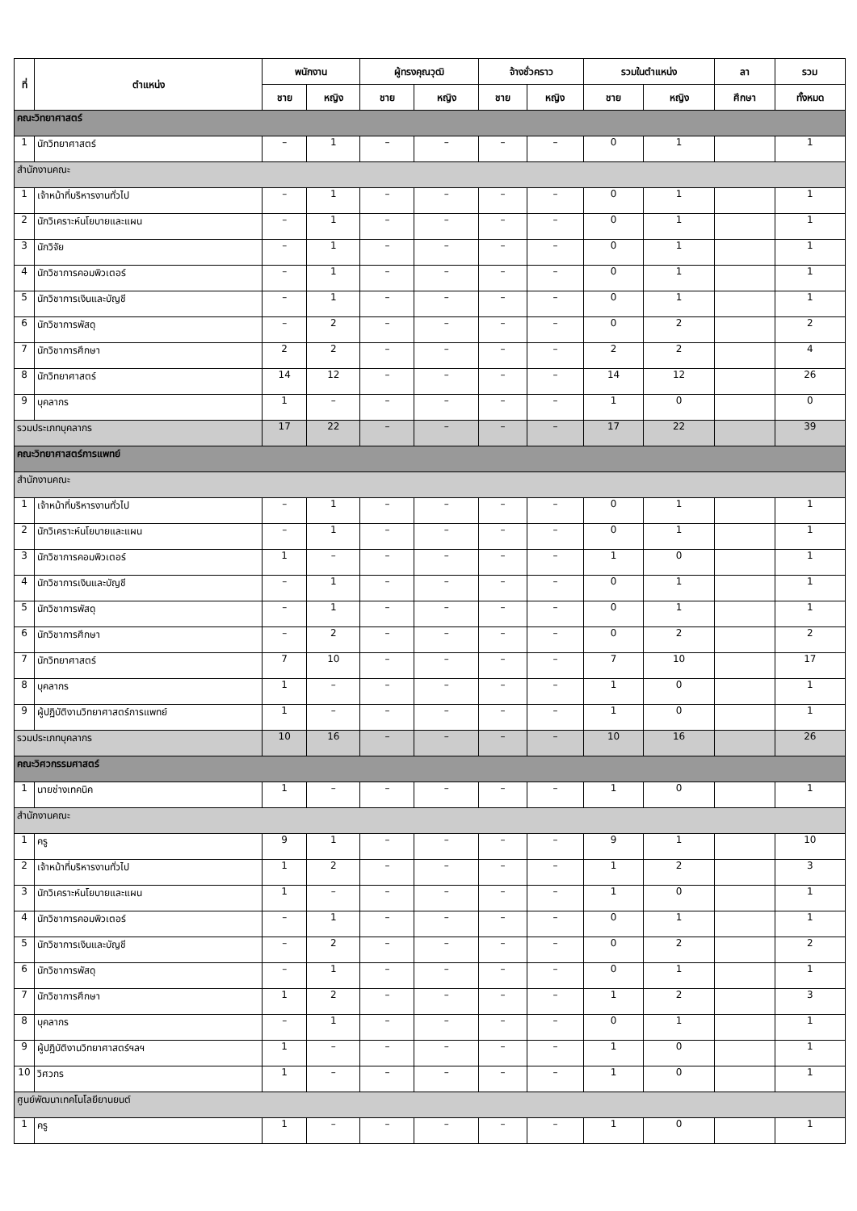| ที่ | ตำแหน่ง | พนักงาน | | ผู้ทรงคุณวุฒิ | | จ้างชั่วคราว | | รวมในตำแหน่ง | | ลา | รวม |
| --- | --- | --- | --- | --- | --- | --- | --- | --- | --- | --- | --- |
| | | ชาย | หญิง | ชาย | หญิง | ชาย | หญิง | ชาย | หญิง | ศึกษา | ทั้งหมด |
| คณะวิทยาศาสตร์ | | | | | | | | | | | |
| 1 | นักวิทยาศาสตร์ | – | 1 | – | – | – | – | 0 | 1 | | 1 |
| สำนักงานคณะ | | | | | | | | | | | |
| 1 | เจ้าหน้าที่บริหารงานทั่วไป | – | 1 | – | – | – | – | 0 | 1 | | 1 |
| 2 | นักวิเคราะห์นโยบายและแผน | – | 1 | – | – | – | – | 0 | 1 | | 1 |
| 3 | นักวิจัย | – | 1 | – | – | – | – | 0 | 1 | | 1 |
| 4 | นักวิชาการคอมพิวเตอร์ | – | 1 | – | – | – | – | 0 | 1 | | 1 |
| 5 | นักวิชาการเงินและบัญชี | – | 1 | – | – | – | – | 0 | 1 | | 1 |
| 6 | นักวิชาการพัสดุ | – | 2 | – | – | – | – | 0 | 2 | | 2 |
| 7 | นักวิชาการศึกษา | 2 | 2 | – | – | – | – | 2 | 2 | | 4 |
| 8 | นักวิทยาศาสตร์ | 14 | 12 | – | – | – | – | 14 | 12 | | 26 |
| 9 | บุคลากร | 1 | – | – | – | – | – | 1 | 0 | | 0 |
| รวมประเภทบุคลากร | | 17 | 22 | – | – | – | – | 17 | 22 | | 39 |
| คณะวิทยาศาสตร์การแพทย์ | | | | | | | | | | | |
| สำนักงานคณะ | | | | | | | | | | | |
| 1 | เจ้าหน้าที่บริหารงานทั่วไป | – | 1 | – | – | – | – | 0 | 1 | | 1 |
| 2 | นักวิเคราะห์นโยบายและแผน | – | 1 | – | – | – | – | 0 | 1 | | 1 |
| 3 | นักวิชาการคอมพิวเตอร์ | 1 | – | – | – | – | – | 1 | 0 | | 1 |
| 4 | นักวิชาการเงินและบัญชี | – | 1 | – | – | – | – | 0 | 1 | | 1 |
| 5 | นักวิชาการพัสดุ | – | 1 | – | – | – | – | 0 | 1 | | 1 |
| 6 | นักวิชาการศึกษา | – | 2 | – | – | – | – | 0 | 2 | | 2 |
| 7 | นักวิทยาศาสตร์ | 7 | 10 | – | – | – | – | 7 | 10 | | 17 |
| 8 | บุคลากร | 1 | – | – | – | – | – | 1 | 0 | | 1 |
| 9 | ผู้ปฏิบัติงานวิทยาศาสตร์การแพทย์ | 1 | – | – | – | – | – | 1 | 0 | | 1 |
| รวมประเภทบุคลากร | | 10 | 16 | – | – | – | – | 10 | 16 | | 26 |
| คณะวิศวกรรมศาสตร์ | | | | | | | | | | | |
| 1 | นายช่างเทคนิค | 1 | – | – | – | – | – | 1 | 0 | | 1 |
| สำนักงานคณะ | | | | | | | | | | | |
| 1 | ครู | 9 | 1 | – | – | – | – | 9 | 1 | | 10 |
| 2 | เจ้าหน้าที่บริหารงานทั่วไป | 1 | 2 | – | – | – | – | 1 | 2 | | 3 |
| 3 | นักวิเคราะห์นโยบายและแผน | 1 | – | – | – | – | – | 1 | 0 | | 1 |
| 4 | นักวิชาการคอมพิวเตอร์ | – | 1 | – | – | – | – | 0 | 1 | | 1 |
| 5 | นักวิชาการเงินและบัญชี | – | 2 | – | – | – | – | 0 | 2 | | 2 |
| 6 | นักวิชาการพัสดุ | – | 1 | – | – | – | – | 0 | 1 | | 1 |
| 7 | นักวิชาการศึกษา | 1 | 2 | – | – | – | – | 1 | 2 | | 3 |
| 8 | บุคลากร | – | 1 | – | – | – | – | 0 | 1 | | 1 |
| 9 | ผู้ปฏิบัติงานวิทยาศาสตร์ฯลฯ | 1 | – | – | – | – | – | 1 | 0 | | 1 |
| 10 | วิศวกร | 1 | – | – | – | – | – | 1 | 0 | | 1 |
| ศูนย์พัฒนาเทคโนโลยียานยนต์ | | | | | | | | | | | |
| 1 | ครู | 1 | – | – | – | – | – | 1 | 0 | | 1 |